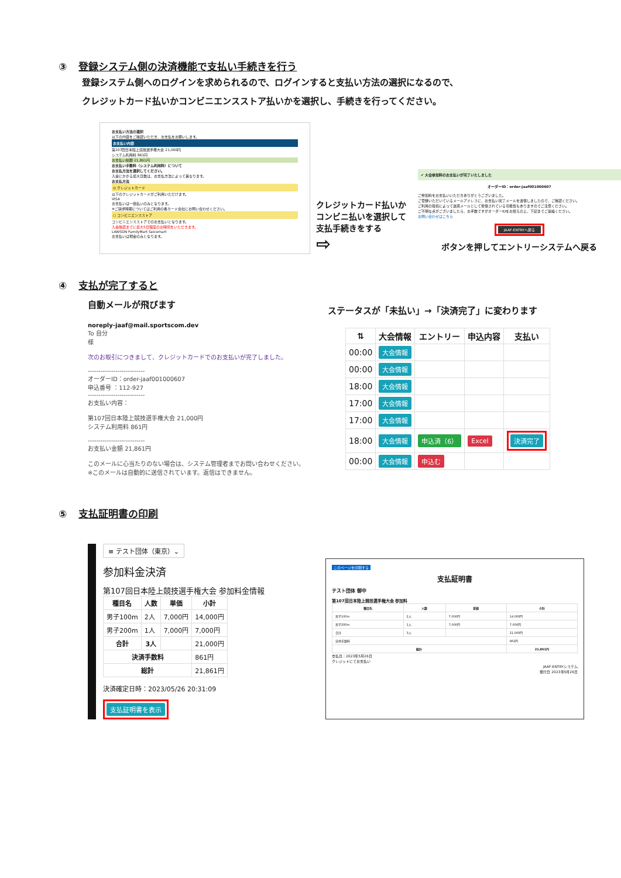③ 登録システム側の決済機能で支払い手続きを行う
登録システム側へのログインを求められるので、ログインすると支払い方法の選択になるので、
クレジットカード払いかコンビニエンスストア払いかを選択し、手続きを行ってください。
お支払い方法の選択
以下の内容をご確認いただき、お支払をお願いします。
お支払い内容
第107回日本陸上競技選手権大会 21,000円
システム利用料 861円
お支払い総額 21,861円
お支払い手数料（システム利用料）について
お支払方法を選択してください。
入金にかかる最大日数は、お支払方法によって異なります。
お支払方法
◎ クレジットカード
以下のクレジットカードがご利用いただけます。
VISA
お支払いは一括払いのみとなります。
※ご請求時期についてはご利用の各カード会社にお問い合わせください。
○ コンビニエンスストア
コンビニエンスストアでのお支払いとなります。
入金確認までに最大5日程度のお時間をいただきます。
LAWSON FamilyMart Seicomart
お支払いは現金のみとなります。
クレジットカード払いかコンビニ払いを選択して支払手続きをする
⇨
✔ 大会参加料のお支払いが完了いたしました
オーダーID：order-jaaf001000607
ご参加料をお支払いいただきありがとうございました。
ご登録いただいているメールアドレスに、お支払い完了メールを送信しましたので、ご確認ください。
ご利用の環境によって迷惑メールとして受信されている可能性もありますのでご注意ください。
ご不明な点がございましたら、お手数ですがオーダーIDをお控えの上、下記までご連絡ください。
お問い合わせはこちら
JAAF-ENTRYへ戻る
ボタンを押してエントリーシステムへ戻る
④ 支払が完了すると
自動メールが飛びます
noreply-jaaf@mail.sportscom.dev
To 自分
様
次のお取引につきまして、クレジットカードでのお支払いが完了しました。
---------------------------
オーダーID：order-jaaf001000607
申込番号 ：112-927
---------------------------
お支払い内容：
第107回日本陸上競技選手権大会 21,000円
システム利用料 861円
---------------------------
お支払い金額 21,861円
このメールに心当たりのない場合は、システム管理者までお問い合わせください。
※このメールは自動的に送信されています。返信はできません。
ステータスが「未払い」→「決済完了」に変わります
| ⇅ | 大会情報 | エントリー | 申込内容 | 支払い |
| --- | --- | --- | --- | --- |
| 00:00 | 大会情報 | | | |
| 00:00 | 大会情報 | | | |
| 18:00 | 大会情報 | | | |
| 17:00 | 大会情報 | | | |
| 17:00 | 大会情報 | | | |
| 18:00 | 大会情報 | 申込済（6） | Excel | 決済完了 |
| 00:00 | 大会情報 | 申込む | | |
⑤ 支払証明書の印刷
≡ テスト団体（東京）⌄
参加料金決済
第107回日本陸上競技選手権大会 参加料金情報
| 種目名 | 人数 | 単価 | 小計 |
| --- | --- | --- | --- |
| 男子100m | 2人 | 7,000円 | 14,000円 |
| 男子200m | 1人 | 7,000円 | 7,000円 |
| 合計 | 3人 | | 21,000円 |
| 決済手数料 | | | 861円 |
| 総計 | | | 21,861円 |
決済確定日時：2023/05/26 20:31:09
支払証明書を表示
このページを印刷する
支払証明書
テスト団体 御中
第107回日本陸上競技選手権大会 参加料
| 種目名 | 人数 | 単価 | 小計 |
| --- | --- | --- | --- |
| 男子100m | 2人 | 7,000円 | 14,000円 |
| 男子200m | 1人 | 7,000円 | 7,000円 |
| 合計 | 3人 | | 21,000円 |
| 決済手数料 | | | 861円 |
| 総計 | | | 21,861円 |
支払日：2023年5月26日
クレジットにてお支払い
JAAF-ENTRYシステム
発行日 2023年5月26日